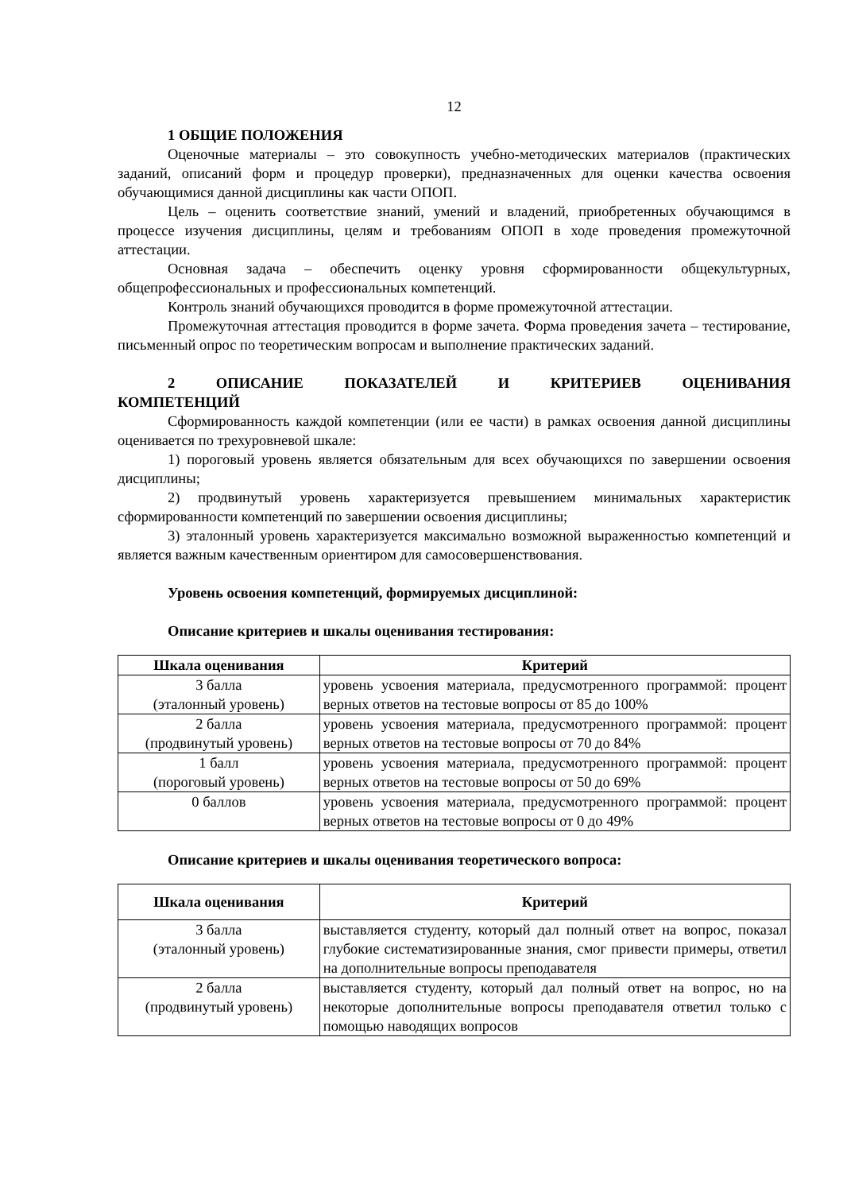12
1 ОБЩИЕ ПОЛОЖЕНИЯ
Оценочные материалы – это совокупность учебно-методических материалов (практических заданий, описаний форм и процедур проверки), предназначенных для оценки качества освоения обучающимися данной дисциплины как части ОПОП.
Цель – оценить соответствие знаний, умений и владений, приобретенных обучающимся в процессе изучения дисциплины, целям и требованиям ОПОП в ходе проведения промежуточной аттестации.
Основная задача – обеспечить оценку уровня сформированности общекультурных, общепрофессиональных и профессиональных компетенций.
Контроль знаний обучающихся проводится в форме промежуточной аттестации.
Промежуточная аттестация проводится в форме зачета. Форма проведения зачета – тестирование, письменный опрос по теоретическим вопросам и выполнение практических заданий.
2 ОПИСАНИЕ ПОКАЗАТЕЛЕЙ И КРИТЕРИЕВ ОЦЕНИВАНИЯ
КОМПЕТЕНЦИЙ
Сформированность каждой компетенции (или ее части) в рамках освоения данной дисциплины оценивается по трехуровневой шкале:
1) пороговый уровень является обязательным для всех обучающихся по завершении освоения дисциплины;
2) продвинутый уровень характеризуется превышением минимальных характеристик сформированности компетенций по завершении освоения дисциплины;
3) эталонный уровень характеризуется максимально возможной выраженностью компетенций и является важным качественным ориентиром для самосовершенствования.
Уровень освоения компетенций, формируемых дисциплиной:
Описание критериев и шкалы оценивания тестирования:
| Шкала оценивания | Критерий |
| --- | --- |
| 3 балла (эталонный уровень) | уровень усвоения материала, предусмотренного программой: процент верных ответов на тестовые вопросы от 85 до 100% |
| 2 балла (продвинутый уровень) | уровень усвоения материала, предусмотренного программой: процент верных ответов на тестовые вопросы от 70 до 84% |
| 1 балл (пороговый уровень) | уровень усвоения материала, предусмотренного программой: процент верных ответов на тестовые вопросы от 50 до 69% |
| 0 баллов | уровень усвоения материала, предусмотренного программой: процент верных ответов на тестовые вопросы от 0 до 49% |
Описание критериев и шкалы оценивания теоретического вопроса:
| Шкала оценивания | Критерий |
| --- | --- |
| 3 балла (эталонный уровень) | выставляется студенту, который дал полный ответ на вопрос, показал глубокие систематизированные знания, смог привести примеры, ответил на дополнительные вопросы преподавателя |
| 2 балла (продвинутый уровень) | выставляется студенту, который дал полный ответ на вопрос, но на некоторые дополнительные вопросы преподавателя ответил только с помощью наводящих вопросов |